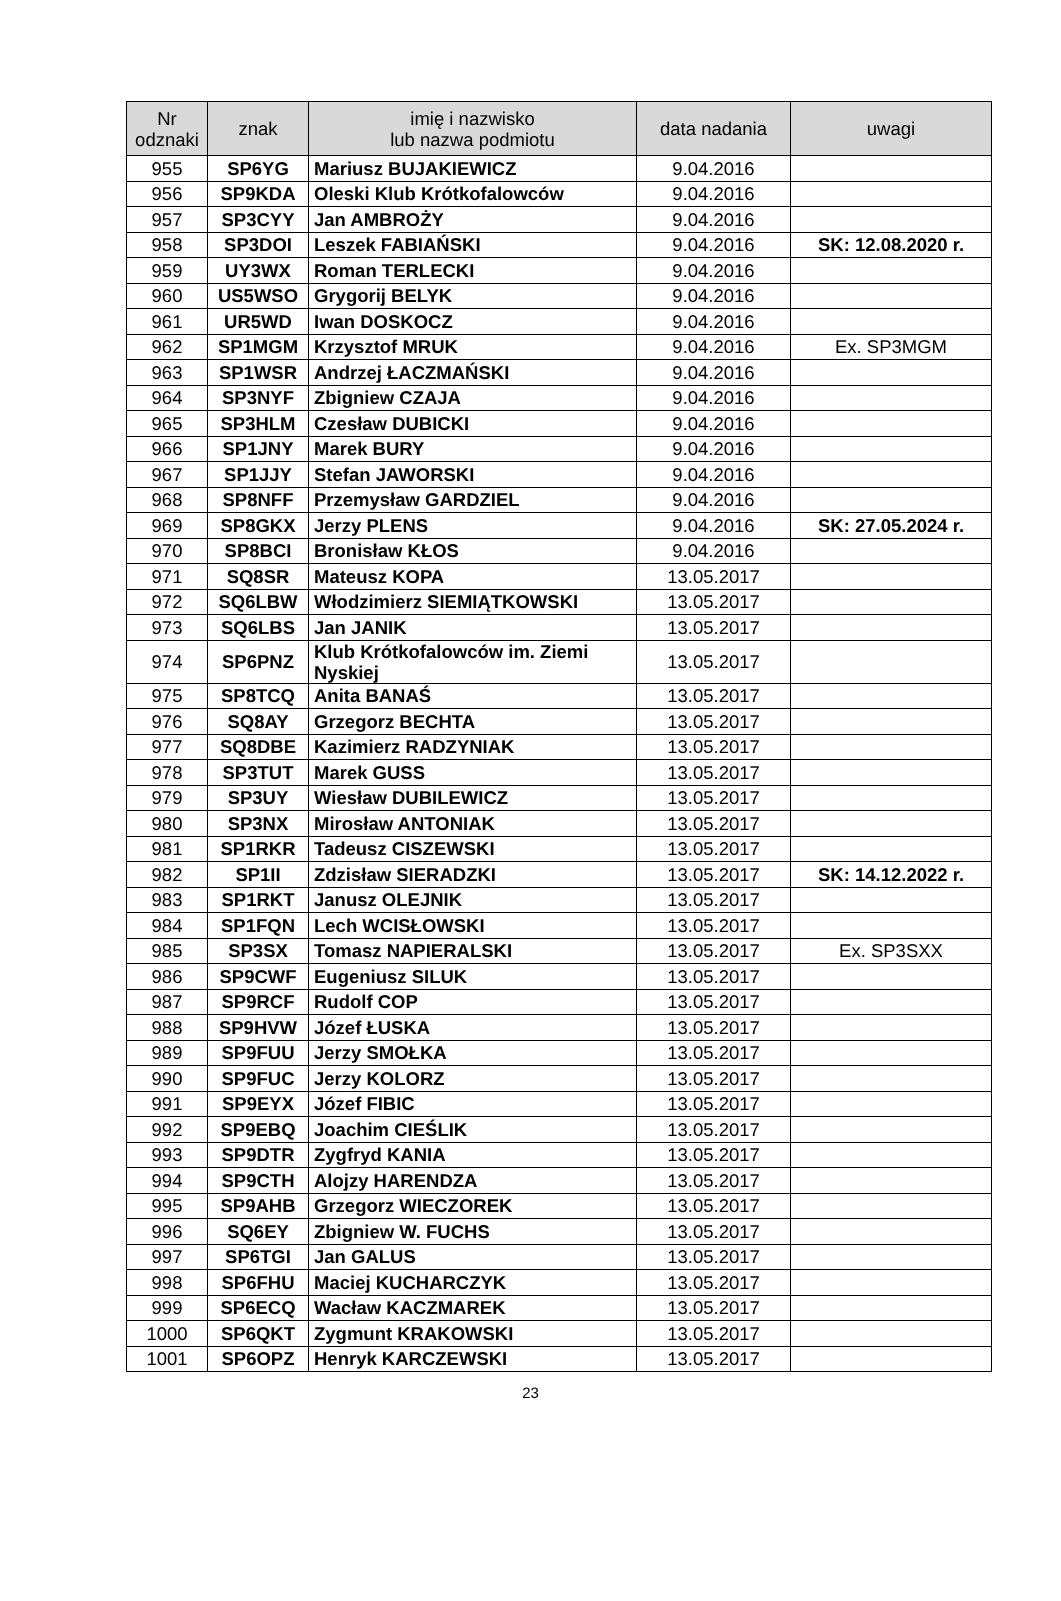| Nr odznaki | znak | imię i nazwisko lub nazwa podmiotu | data nadania | uwagi |
| --- | --- | --- | --- | --- |
| 955 | SP6YG | Mariusz BUJAKIEWICZ | 9.04.2016 | |
| 956 | SP9KDA | Oleski Klub Krótkofalowców | 9.04.2016 | |
| 957 | SP3CYY | Jan AMBROŻY | 9.04.2016 | |
| 958 | SP3DOI | Leszek FABIAŃSKI | 9.04.2016 | SK: 12.08.2020 r. |
| 959 | UY3WX | Roman TERLECKI | 9.04.2016 | |
| 960 | US5WSO | Grygorij BELYK | 9.04.2016 | |
| 961 | UR5WD | Iwan DOSKOCZ | 9.04.2016 | |
| 962 | SP1MGM | Krzysztof MRUK | 9.04.2016 | Ex. SP3MGM |
| 963 | SP1WSR | Andrzej ŁACZMAŃSKI | 9.04.2016 | |
| 964 | SP3NYF | Zbigniew CZAJA | 9.04.2016 | |
| 965 | SP3HLM | Czesław DUBICKI | 9.04.2016 | |
| 966 | SP1JNY | Marek BURY | 9.04.2016 | |
| 967 | SP1JJY | Stefan JAWORSKI | 9.04.2016 | |
| 968 | SP8NFF | Przemysław GARDZIEL | 9.04.2016 | |
| 969 | SP8GKX | Jerzy PLENS | 9.04.2016 | SK: 27.05.2024 r. |
| 970 | SP8BCI | Bronisław KŁOS | 9.04.2016 | |
| 971 | SQ8SR | Mateusz KOPA | 13.05.2017 | |
| 972 | SQ6LBW | Włodzimierz SIEMIĄTKOWSKI | 13.05.2017 | |
| 973 | SQ6LBS | Jan JANIK | 13.05.2017 | |
| 974 | SP6PNZ | Klub Krótkofalowców im. Ziemi Nyskiej | 13.05.2017 | |
| 975 | SP8TCQ | Anita BANAŚ | 13.05.2017 | |
| 976 | SQ8AY | Grzegorz BECHTA | 13.05.2017 | |
| 977 | SQ8DBE | Kazimierz RADZYNIAK | 13.05.2017 | |
| 978 | SP3TUT | Marek GUSS | 13.05.2017 | |
| 979 | SP3UY | Wiesław DUBILEWICZ | 13.05.2017 | |
| 980 | SP3NX | Mirosław ANTONIAK | 13.05.2017 | |
| 981 | SP1RKR | Tadeusz CISZEWSKI | 13.05.2017 | |
| 982 | SP1II | Zdzisław SIERADZKI | 13.05.2017 | SK: 14.12.2022 r. |
| 983 | SP1RKT | Janusz OLEJNIK | 13.05.2017 | |
| 984 | SP1FQN | Lech WCISŁOWSKI | 13.05.2017 | |
| 985 | SP3SX | Tomasz NAPIERALSKI | 13.05.2017 | Ex. SP3SXX |
| 986 | SP9CWF | Eugeniusz SILUK | 13.05.2017 | |
| 987 | SP9RCF | Rudolf COP | 13.05.2017 | |
| 988 | SP9HVW | Józef ŁUSKA | 13.05.2017 | |
| 989 | SP9FUU | Jerzy SMOŁKA | 13.05.2017 | |
| 990 | SP9FUC | Jerzy KOLORZ | 13.05.2017 | |
| 991 | SP9EYX | Józef FIBIC | 13.05.2017 | |
| 992 | SP9EBQ | Joachim CIEŚLIK | 13.05.2017 | |
| 993 | SP9DTR | Zygfryd KANIA | 13.05.2017 | |
| 994 | SP9CTH | Alojzy HARENDZA | 13.05.2017 | |
| 995 | SP9AHB | Grzegorz WIECZOREK | 13.05.2017 | |
| 996 | SQ6EY | Zbigniew W. FUCHS | 13.05.2017 | |
| 997 | SP6TGI | Jan GALUS | 13.05.2017 | |
| 998 | SP6FHU | Maciej KUCHARCZYK | 13.05.2017 | |
| 999 | SP6ECQ | Wacław KACZMAREK | 13.05.2017 | |
| 1000 | SP6QKT | Zygmunt KRAKOWSKI | 13.05.2017 | |
| 1001 | SP6OPZ | Henryk KARCZEWSKI | 13.05.2017 | |
23